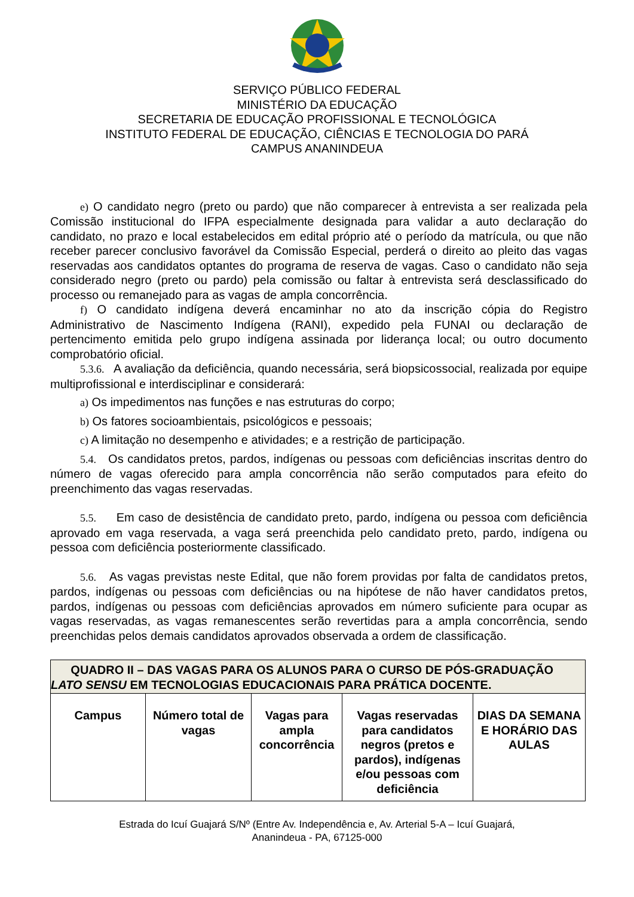SERVIÇO PÚBLICO FEDERAL
MINISTÉRIO DA EDUCAÇÃO
SECRETARIA DE EDUCAÇÃO PROFISSIONAL E TECNOLÓGICA
INSTITUTO FEDERAL DE EDUCAÇÃO, CIÊNCIAS E TECNOLOGIA DO PARÁ
CAMPUS ANANINDEUA
e) O candidato negro (preto ou pardo) que não comparecer à entrevista a ser realizada pela Comissão institucional do IFPA especialmente designada para validar a auto declaração do candidato, no prazo e local estabelecidos em edital próprio até o período da matrícula, ou que não receber parecer conclusivo favorável da Comissão Especial, perderá o direito ao pleito das vagas reservadas aos candidatos optantes do programa de reserva de vagas. Caso o candidato não seja considerado negro (preto ou pardo) pela comissão ou faltar à entrevista será desclassificado do processo ou remanejado para as vagas de ampla concorrência.
f) O candidato indígena deverá encaminhar no ato da inscrição cópia do Registro Administrativo de Nascimento Indígena (RANI), expedido pela FUNAI ou declaração de pertencimento emitida pelo grupo indígena assinada por liderança local; ou outro documento comprobatório oficial.
5.3.6. A avaliação da deficiência, quando necessária, será biopsicossocial, realizada por equipe multiprofissional e interdisciplinar e considerará:
a) Os impedimentos nas funções e nas estruturas do corpo;
b) Os fatores socioambientais, psicológicos e pessoais;
c) A limitação no desempenho e atividades; e a restrição de participação.
5.4. Os candidatos pretos, pardos, indígenas ou pessoas com deficiências inscritas dentro do número de vagas oferecido para ampla concorrência não serão computados para efeito do preenchimento das vagas reservadas.
5.5. Em caso de desistência de candidato preto, pardo, indígena ou pessoa com deficiência aprovado em vaga reservada, a vaga será preenchida pelo candidato preto, pardo, indígena ou pessoa com deficiência posteriormente classificado.
5.6. As vagas previstas neste Edital, que não forem providas por falta de candidatos pretos, pardos, indígenas ou pessoas com deficiências ou na hipótese de não haver candidatos pretos, pardos, indígenas ou pessoas com deficiências aprovados em número suficiente para ocupar as vagas reservadas, as vagas remanescentes serão revertidas para a ampla concorrência, sendo preenchidas pelos demais candidatos aprovados observada a ordem de classificação.
| QUADRO II – DAS VAGAS PARA OS ALUNOS PARA O CURSO DE PÓS-GRADUAÇÃO LATO SENSU EM TECNOLOGIAS EDUCACIONAIS PARA PRÁTICA DOCENTE. | | | | |
| --- | --- | --- | --- | --- |
| Campus | Número total de vagas | Vagas para ampla concorrência | Vagas reservadas para candidatos negros (pretos e pardos), indígenas e/ou pessoas com deficiência | DIAS DA SEMANA E HORÁRIO DAS AULAS |
Estrada do Icuí Guajará S/Nº (Entre Av. Independência e, Av. Arterial 5-A – Icuí Guajará,
Ananindeua - PA, 67125-000